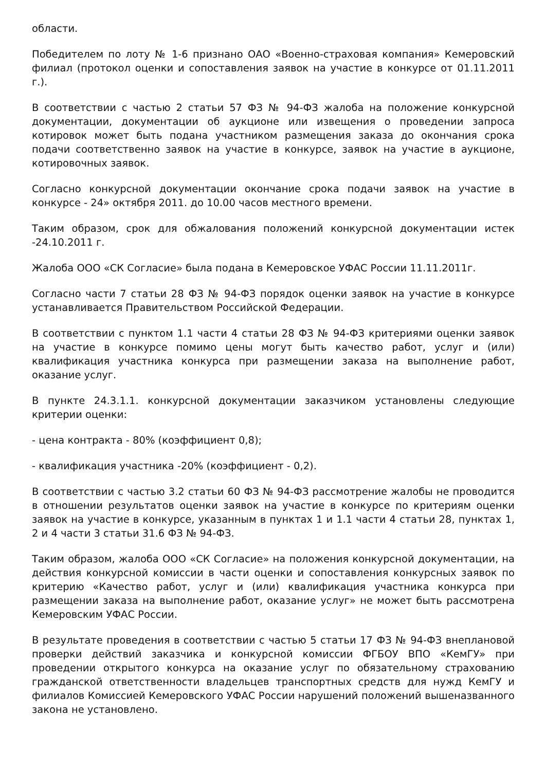области.
Победителем по лоту № 1-6 признано ОАО «Военно-страховая компания» Кемеровский филиал (протокол оценки и сопоставления заявок на участие в конкурсе от 01.11.2011 г.).
В соответствии с частью 2 статьи 57 ФЗ № 94-ФЗ жалоба на положение конкурсной документации, документации об аукционе или извещения о проведении запроса котировок может быть подана участником размещения заказа до окончания срока подачи соответственно заявок на участие в конкурсе, заявок на участие в аукционе, котировочных заявок.
Согласно конкурсной документации окончание срока подачи заявок на участие в конкурсе - 24» октября 2011. до 10.00 часов местного времени.
Таким образом, срок для обжалования положений конкурсной документации истек -24.10.2011 г.
Жалоба ООО «СК Согласие» была подана в Кемеровское УФАС России 11.11.2011г.
Согласно части 7 статьи 28 ФЗ № 94-ФЗ порядок оценки заявок на участие в конкурсе устанавливается Правительством Российской Федерации.
В соответствии с пунктом 1.1 части 4 статьи 28 ФЗ № 94-ФЗ критериями оценки заявок на участие в конкурсе помимо цены могут быть качество работ, услуг и (или) квалификация участника конкурса при размещении заказа на выполнение работ, оказание услуг.
В пункте 24.3.1.1. конкурсной документации заказчиком установлены следующие критерии оценки:
- цена контракта - 80% (коэффициент 0,8);
- квалификация участника -20% (коэффициент - 0,2).
В соответствии с частью 3.2 статьи 60 ФЗ № 94-ФЗ рассмотрение жалобы не проводится в отношении результатов оценки заявок на участие в конкурсе по критериям оценки заявок на участие в конкурсе, указанным в пунктах 1 и 1.1 части 4 статьи 28, пунктах 1, 2 и 4 части 3 статьи 31.6 ФЗ № 94-ФЗ.
Таким образом, жалоба ООО «СК Согласие» на положения конкурсной документации, на действия конкурсной комиссии в части оценки и сопоставления конкурсных заявок по критерию «Качество работ, услуг и (или) квалификация участника конкурса при размещении заказа на выполнение работ, оказание услуг» не может быть рассмотрена Кемеровским УФАС России.
В результате проведения в соответствии с частью 5 статьи 17 ФЗ № 94-ФЗ внеплановой проверки действий заказчика и конкурсной комиссии ФГБОУ ВПО «КемГУ» при проведении открытого конкурса на оказание услуг по обязательному страхованию гражданской ответственности владельцев транспортных средств для нужд КемГУ и филиалов Комиссией Кемеровского УФАС России нарушений положений вышеназванного закона не установлено.